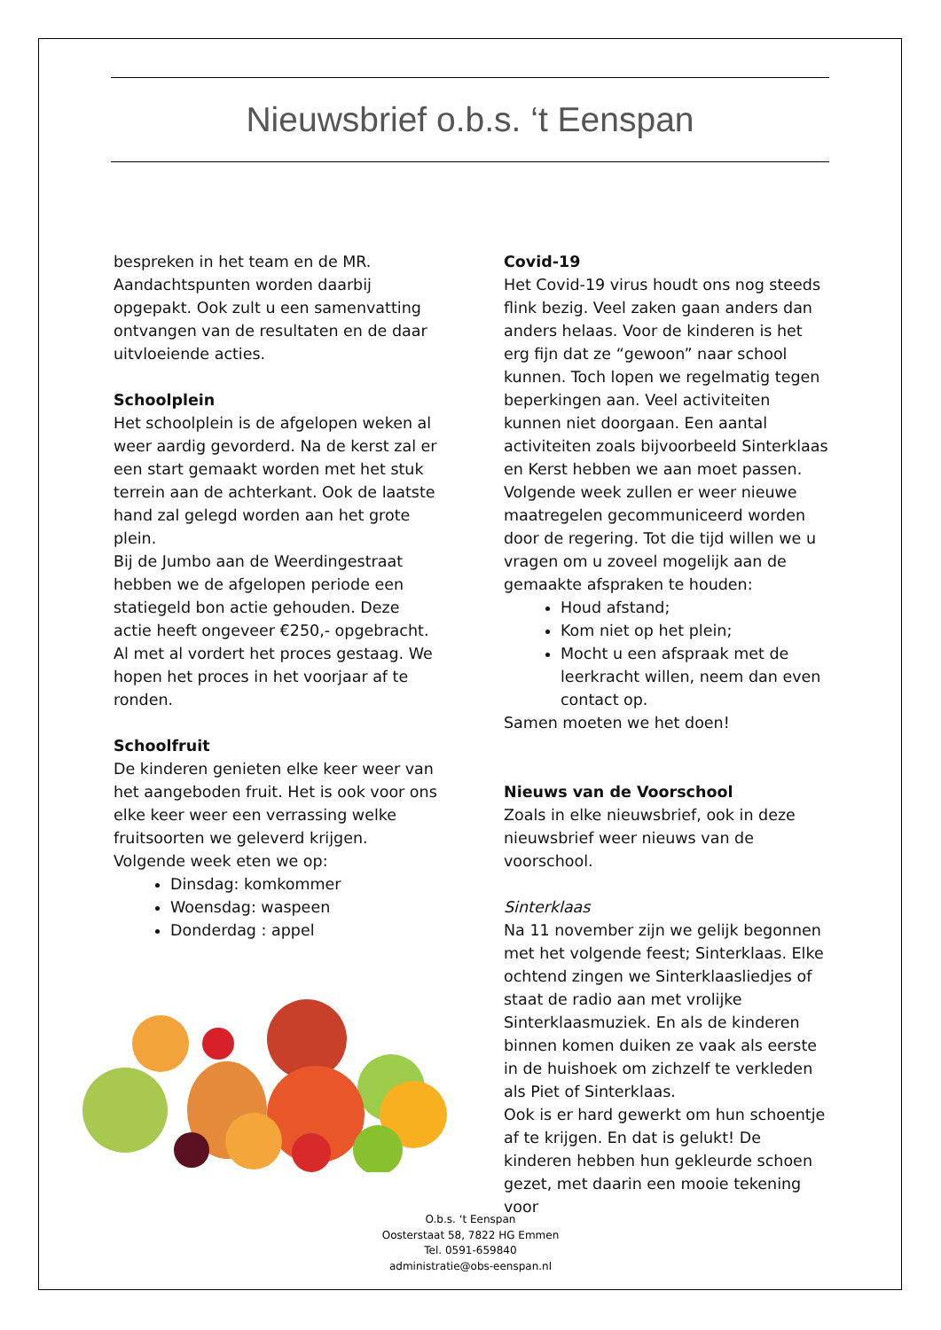Nieuwsbrief o.b.s. ‘t Eenspan
bespreken in het team en de MR. Aandachtspunten worden daarbij opgepakt. Ook zult u een samenvatting ontvangen van de resultaten en de daar uitvloeiende acties.
Schoolplein
Het schoolplein is de afgelopen weken al weer aardig gevorderd. Na de kerst zal er een start gemaakt worden met het stuk terrein aan de achterkant. Ook de laatste hand zal gelegd worden aan het grote plein.
Bij de Jumbo aan de Weerdingestraat hebben we de afgelopen periode een statiegeld bon actie gehouden. Deze actie heeft ongeveer €250,- opgebracht.
Al met al vordert het proces gestaag. We hopen het proces in het voorjaar af te ronden.
Schoolfruit
De kinderen genieten elke keer weer van het aangeboden fruit. Het is ook voor ons elke keer weer een verrassing welke fruitsoorten we geleverd krijgen.
Volgende week eten we op:
Dinsdag: komkommer
Woensdag: waspeen
Donderdag : appel
Covid-19
Het Covid-19 virus houdt ons nog steeds flink bezig. Veel zaken gaan anders dan anders helaas. Voor de kinderen is het erg fijn dat ze “gewoon” naar school kunnen. Toch lopen we regelmatig tegen beperkingen aan. Veel activiteiten kunnen niet doorgaan. Een aantal activiteiten zoals bijvoorbeeld Sinterklaas en Kerst hebben we aan moet passen. Volgende week zullen er weer nieuwe maatregelen gecommuniceerd worden door de regering. Tot die tijd willen we u vragen om u zoveel mogelijk aan de gemaakte afspraken te houden:
Houd afstand;
Kom niet op het plein;
Mocht u een afspraak met de leerkracht willen, neem dan even contact op.
Samen moeten we het doen!
Nieuws van de Voorschool
Zoals in elke nieuwsbrief, ook in deze nieuwsbrief weer nieuws van de voorschool.
Sinterklaas
Na 11 november zijn we gelijk begonnen met het volgende feest; Sinterklaas. Elke ochtend zingen we Sinterklaasliedjes of staat de radio aan met vrolijke Sinterklaasmuziek. En als de kinderen binnen komen duiken ze vaak als eerste in de huishoek om zichzelf te verkleden als Piet of Sinterklaas.
Ook is er hard gewerkt om hun schoentje af te krijgen. En dat is gelukt! De kinderen hebben hun gekleurde schoen gezet, met daarin een mooie tekening voor
O.b.s. ‘t Eenspan
Oosterstaat 58, 7822 HG Emmen
Tel. 0591-659840
administratie@obs-eenspan.nl